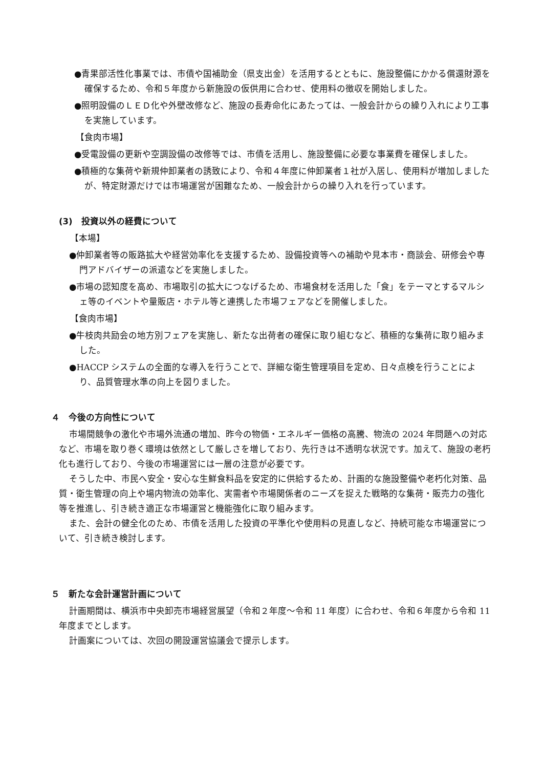●青果部活性化事業では、市債や国補助金（県支出金）を活用するとともに、施設整備にかかる償還財源を確保するため、令和５年度から新施設の仮供用に合わせ、使用料の徴収を開始しました。
●照明設備のＬＥＤ化や外壁改修など、施設の長寿命化にあたっては、一般会計からの繰り入れにより工事を実施しています。
【食肉市場】
●受電設備の更新や空調設備の改修等では、市債を活用し、施設整備に必要な事業費を確保しました。
●積極的な集荷や新規仲卸業者の誘致により、令和４年度に仲卸業者１社が入居し、使用料が増加しましたが、特定財源だけでは市場運営が困難なため、一般会計からの繰り入れを行っています。
(3)　投資以外の経費について
【本場】
●仲卸業者等の販路拡大や経営効率化を支援するため、設備投資等への補助や見本市・商談会、研修会や専門アドバイザーの派遣などを実施しました。
●市場の認知度を高め、市場取引の拡大につなげるため、市場食材を活用した「食」をテーマとするマルシェ等のイベントや量販店・ホテル等と連携した市場フェアなどを開催しました。
【食肉市場】
●牛枝肉共励会の地方別フェアを実施し、新たな出荷者の確保に取り組むなど、積極的な集荷に取り組みました。
●HACCP システムの全面的な導入を行うことで、詳細な衛生管理項目を定め、日々点検を行うことにより、品質管理水準の向上を図りました。
４　今後の方向性について
市場間競争の激化や市場外流通の増加、昨今の物価・エネルギー価格の高騰、物流の 2024 年問題への対応など、市場を取り巻く環境は依然として厳しさを増しており、先行きは不透明な状況です。加えて、施設の老朽化も進行しており、今後の市場運営には一層の注意が必要です。
そうした中、市民へ安全・安心な生鮮食料品を安定的に供給するため、計画的な施設整備や老朽化対策、品質・衛生管理の向上や場内物流の効率化、実需者や市場関係者のニーズを捉えた戦略的な集荷・販売力の強化等を推進し、引き続き適正な市場運営と機能強化に取り組みます。
また、会計の健全化のため、市債を活用した投資の平準化や使用料の見直しなど、持続可能な市場運営について、引き続き検討します。
５　新たな会計運営計画について
計画期間は、横浜市中央卸売市場経営展望（令和２年度～令和 11 年度）に合わせ、令和６年度から令和 11 年度までとします。
計画案については、次回の開設運営協議会で提示します。